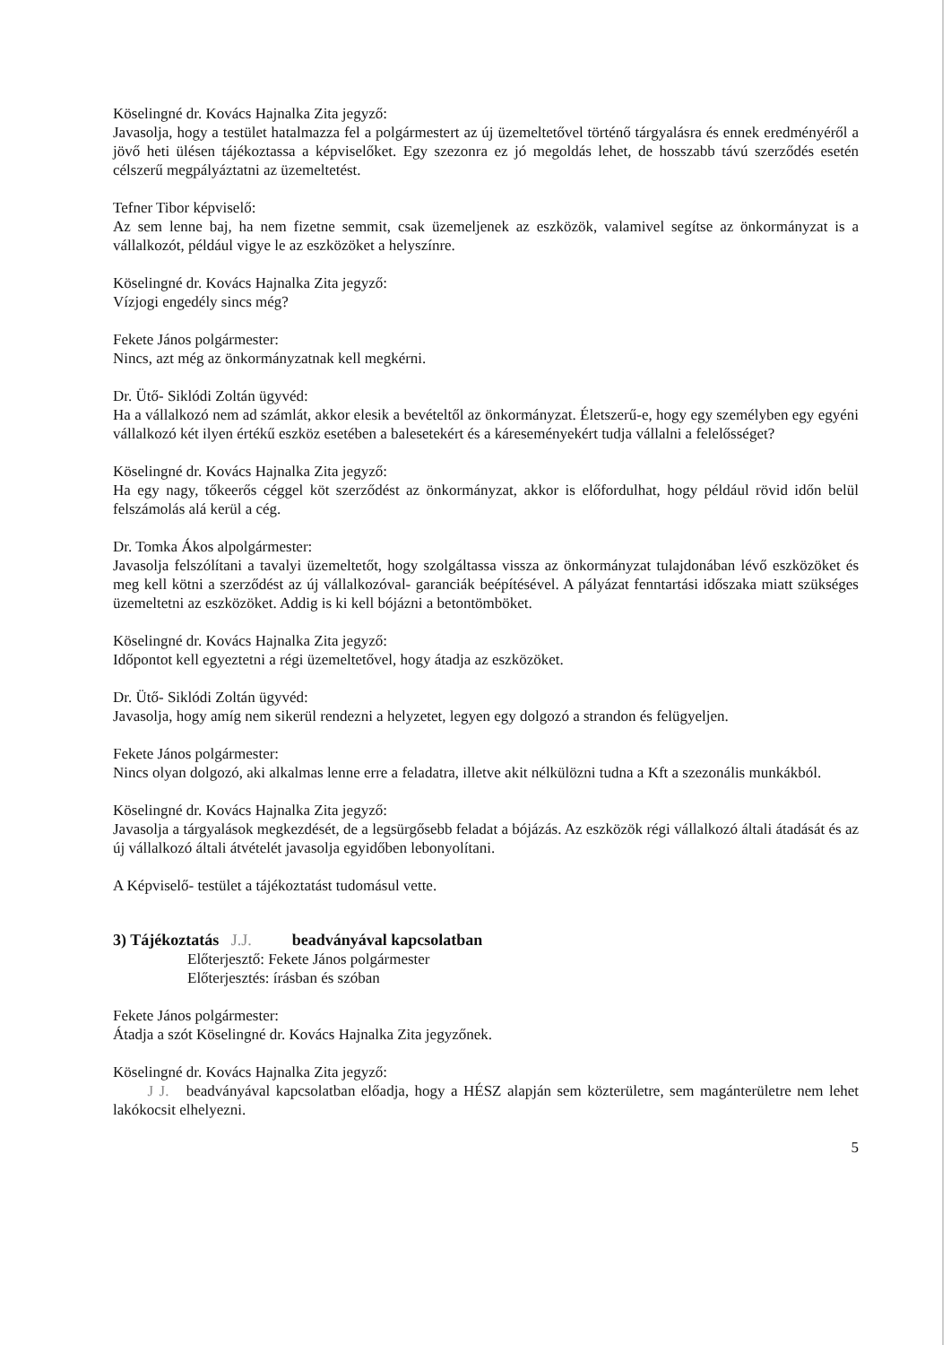Köselingné dr. Kovács Hajnalka Zita jegyző:
Javasolja, hogy a testület hatalmazza fel a polgármestert az új üzemeltetővel történő tárgyalásra és ennek eredményéről a jövő heti ülésen tájékoztassa a képviselőket. Egy szezonra ez jó megoldás lehet, de hosszabb távú szerződés esetén célszerű megpályáztatni az üzemeltetést.
Tefner Tibor képviselő:
Az sem lenne baj, ha nem fizetne semmit, csak üzemeljenek az eszközök, valamivel segítse az önkormányzat is a vállalkozót, például vigye le az eszközöket a helyszínre.
Köselingné dr. Kovács Hajnalka Zita jegyző:
Vízjogi engedély sincs még?
Fekete János polgármester:
Nincs, azt még az önkormányzatnak kell megkérni.
Dr. Ütő- Siklódi Zoltán ügyvéd:
Ha a vállalkozó nem ad számlát, akkor elesik a bevételtől az önkormányzat. Életszerű-e, hogy egy személyben egy egyéni vállalkozó két ilyen értékű eszköz esetében a balesetekért és a káreseményekért tudja vállalni a felelősséget?
Köselingné dr. Kovács Hajnalka Zita jegyző:
Ha egy nagy, tőkeerős céggel köt szerződést az önkormányzat, akkor is előfordulhat, hogy például rövid időn belül felszámolás alá kerül a cég.
Dr. Tomka Ákos alpolgármester:
Javasolja felszólítani a tavalyi üzemeltetőt, hogy szolgáltassa vissza az önkormányzat tulajdonában lévő eszközöket és meg kell kötni a szerződést az új vállalkozóval- garanciák beépítésével. A pályázat fenntartási időszaka miatt szükséges üzemeltetni az eszközöket. Addig is ki kell bójázni a betontömböket.
Köselingné dr. Kovács Hajnalka Zita jegyző:
Időpontot kell egyeztetni a régi üzemeltetővel, hogy átadja az eszközöket.
Dr. Ütő- Siklódi Zoltán ügyvéd:
Javasolja, hogy amíg nem sikerül rendezni a helyzetet, legyen egy dolgozó a strandon és felügyeljen.
Fekete János polgármester:
Nincs olyan dolgozó, aki alkalmas lenne erre a feladatra, illetve akit nélkülözni tudna a Kft a szezonális munkákból.
Köselingné dr. Kovács Hajnalka Zita jegyző:
Javasolja a tárgyalások megkezdését, de a legsürgősebb feladat a bójázás. Az eszközök régi vállalkozó általi átadását és az új vállalkozó általi átvételét javasolja egyidőben lebonyolítani.
A Képviselő- testület a tájékoztatást tudomásul vette.
3) Tájékoztatás J.J. beadványával kapcsolatban
Előterjesztő: Fekete János polgármester
Előterjesztés: írásban és szóban
Fekete János polgármester:
Átadja a szót Köselingné dr. Kovács Hajnalka Zita jegyzőnek.
Köselingné dr. Kovács Hajnalka Zita jegyző:
J J. beadványával kapcsolatban előadja, hogy a HÉSZ alapján sem közterületre, sem magánterületre nem lehet lakókocsit elhelyezni.
5